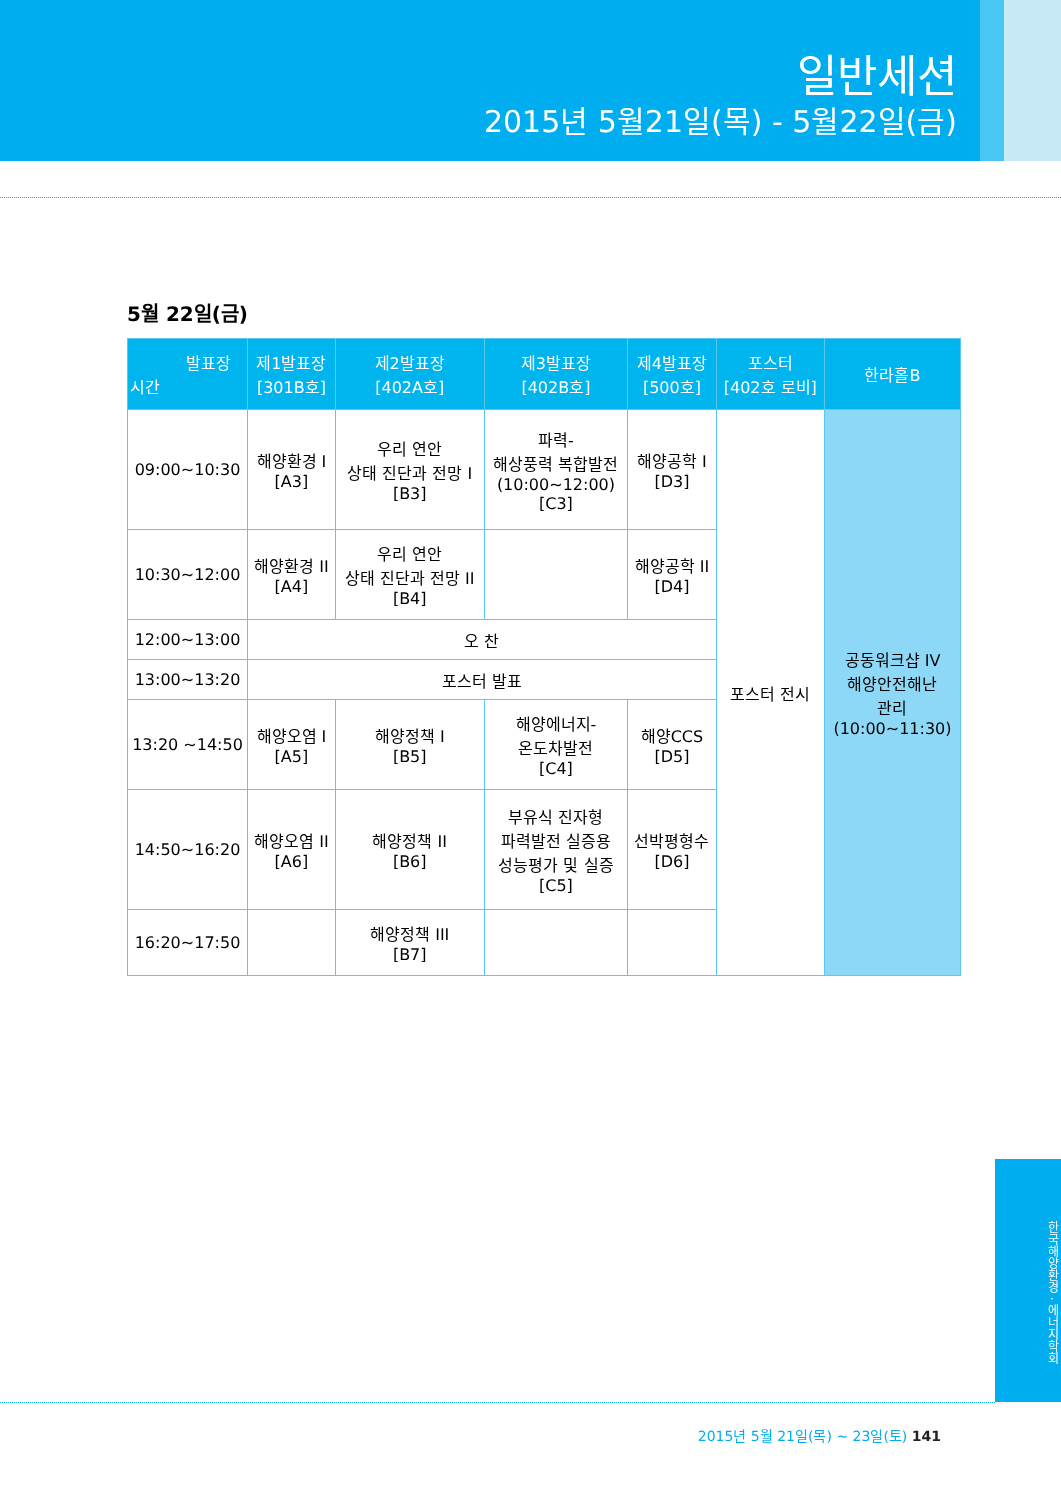일반세션
2015년 5월21일(목) - 5월22일(금)
5월 22일(금)
| 발표장 시간 | 제1발표장 [301B호] | 제2발표장 [402A호] | 제3발표장 [402B호] | 제4발표장 [500호] | 포스터 [402호 로비] | 한라홀B |
| --- | --- | --- | --- | --- | --- | --- |
| 09:00~10:30 | 해양환경 I [A3] | 우리 연안 상태 진단과 전망 I [B3] | 파력- 해상풍력 복합발전 (10:00~12:00) [C3] | 해양공학 I [D3] | 포스터 전시 | 공동워크샵 IV 해양안전해난 관리 (10:00~11:30) |
| 10:30~12:00 | 해양환경 II [A4] | 우리 연안 상태 진단과 전망 II [B4] | | 해양공학 II [D4] | | |
| 12:00~13:00 | 오 찬 | | | | | |
| 13:00~13:20 | 포스터 발표 | | | | | |
| 13:20 ~14:50 | 해양오염 I [A5] | 해양정책 I [B5] | 해양에너지- 온도차발전 [C4] | 해양CCS [D5] | | |
| 14:50~16:20 | 해양오염 II [A6] | 해양정책 II [B6] | 부유식 진자형 파력발전 실증용 성능평가 및 실증 [C5] | 선박평형수 [D6] | | |
| 16:20~17:50 | | 해양정책 III [B7] | | | | |
한국해양환경 · 에너지학회
2015년 5월 21일(목) ~ 23일(토) 141